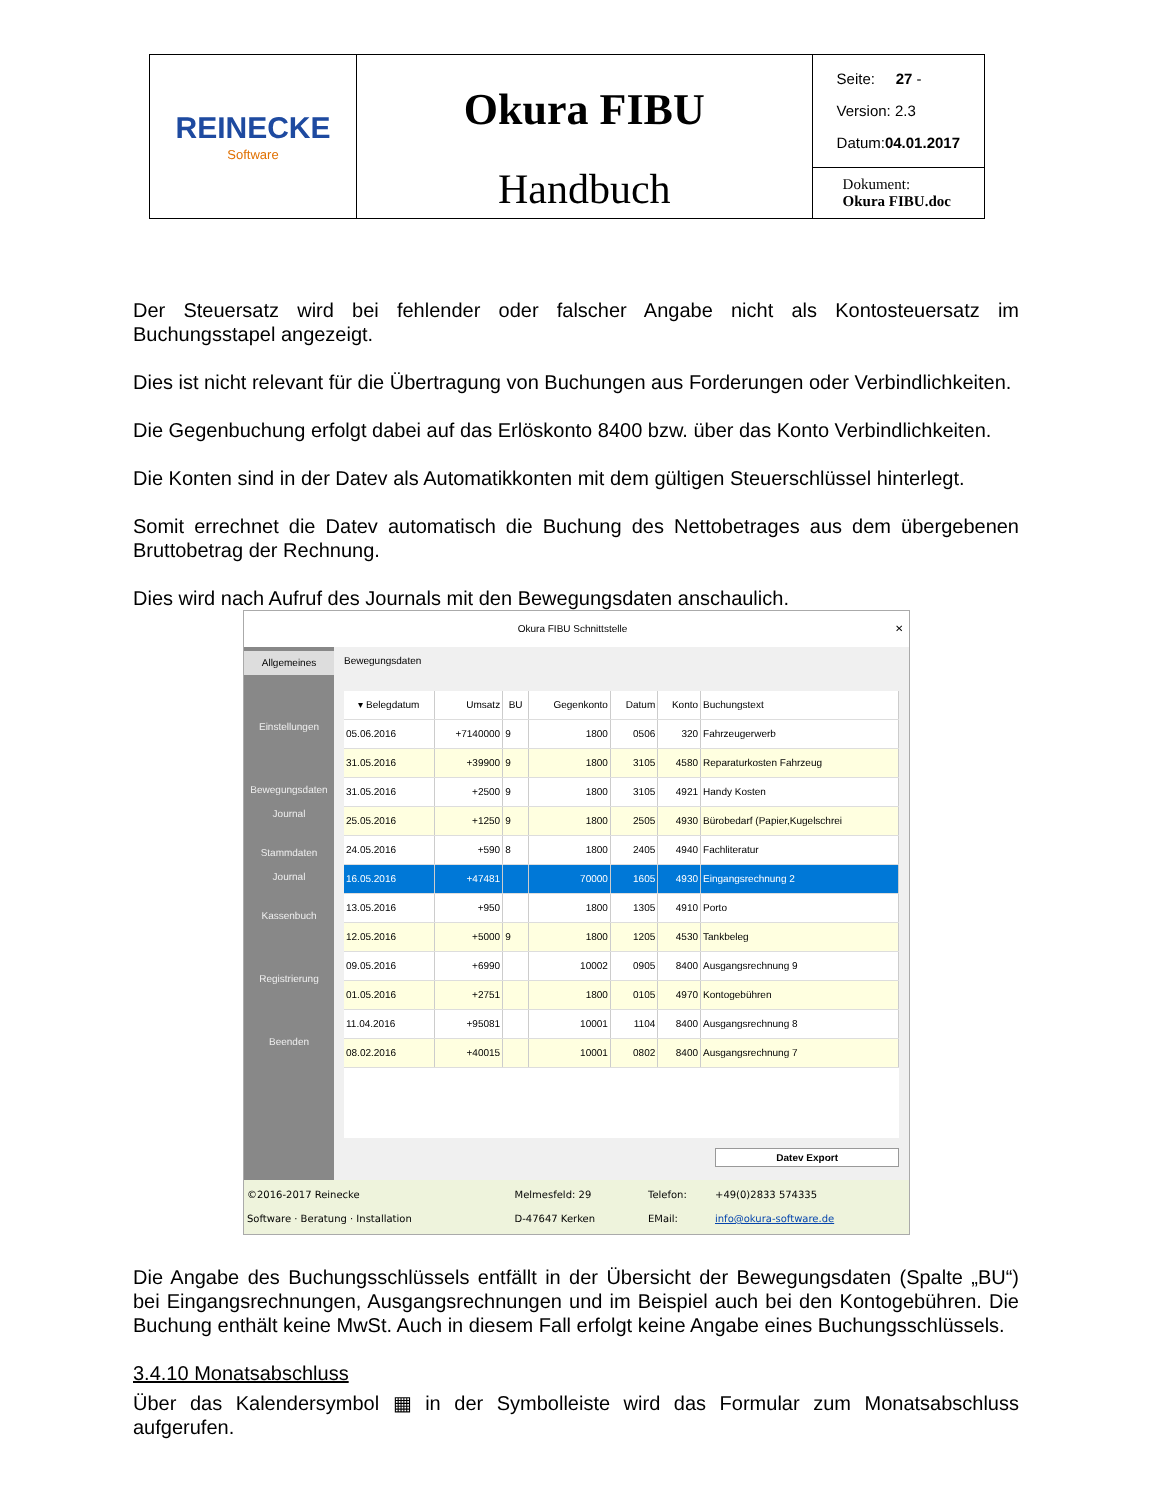| REINECKE Software | Okura FIBU Handbuch | Seite: 27 - Version: 2.3 Datum: 04.01.2017 Dokument: Okura FIBU.doc |
Der Steuersatz wird bei fehlender oder falscher Angabe nicht als Kontosteuersatz im Buchungsstapel angezeigt.
Dies ist nicht relevant für die Übertragung von Buchungen aus Forderungen oder Verbindlichkeiten.
Die Gegenbuchung erfolgt dabei auf das Erlöskonto 8400 bzw. über das Konto Verbindlichkeiten.
Die Konten sind in der Datev als Automatikkonten mit dem gültigen Steuerschlüssel hinterlegt.
Somit errechnet die Datev automatisch die Buchung des Nettobetrages aus dem übergebenen Bruttobetrag der Rechnung.
Dies wird nach Aufruf des Journals mit den Bewegungsdaten anschaulich.
Okura FIBU Schnittstelle ✕
| Allgemeines Einstellungen Bewegungsdaten Journal Stammdaten Journal Kassenbuch Registrierung Beenden | Bewegungsdaten / ▾ Belegdatum / Umsatz / BU / Gegenkonto / Datum / Konto / Buchungstext / / --- / --- / --- / --- / --- / --- / --- / / 05.06.2016 / +7140000 / 9 / 1800 / 0506 / 320 / Fahrzeugerwerb / / 31.05.2016 / +39900 / 9 / 1800 / 3105 / 4580 / Reparaturkosten Fahrzeug / / 31.05.2016 / +2500 / 9 / 1800 / 3105 / 4921 / Handy Kosten / / 25.05.2016 / +1250 / 9 / 1800 / 2505 / 4930 / Bürobedarf (Papier,Kugelschrei / / 24.05.2016 / +590 / 8 / 1800 / 2405 / 4940 / Fachliteratur / / 16.05.2016 / +47481 / / 70000 / 1605 / 4930 / Eingangsrechnung 2 / / 13.05.2016 / +950 / / 1800 / 1305 / 4910 / Porto / / 12.05.2016 / +5000 / 9 / 1800 / 1205 / 4530 / Tankbeleg / / 09.05.2016 / +6990 / / 10002 / 0905 / 8400 / Ausgangsrechnung 9 / / 01.05.2016 / +2751 / / 1800 / 0105 / 4970 / Kontogebühren / / 11.04.2016 / +95081 / / 10001 / 1104 / 8400 / Ausgangsrechnung 8 / / 08.02.2016 / +40015 / / 10001 / 0802 / 8400 / Ausgangsrechnung 7 / Datev Export |
| ©2016-2017 Reinecke Software · Beratung · Installation | Melmesfeld: 29 D-47647 Kerken | Telefon: EMail: | +49(0)2833 574335 info@okura-software.de |
Die Angabe des Buchungsschlüssels entfällt in der Übersicht der Bewegungsdaten (Spalte „BU“) bei Eingangsrechnungen, Ausgangsrechnungen und im Beispiel auch bei den Kontogebühren. Die Buchung enthält keine MwSt. Auch in diesem Fall erfolgt keine Angabe eines Buchungsschlüssels.
3.4.10 Monatsabschluss
Über das Kalendersymbol ▦ in der Symbolleiste wird das Formular zum Monatsabschluss aufgerufen.